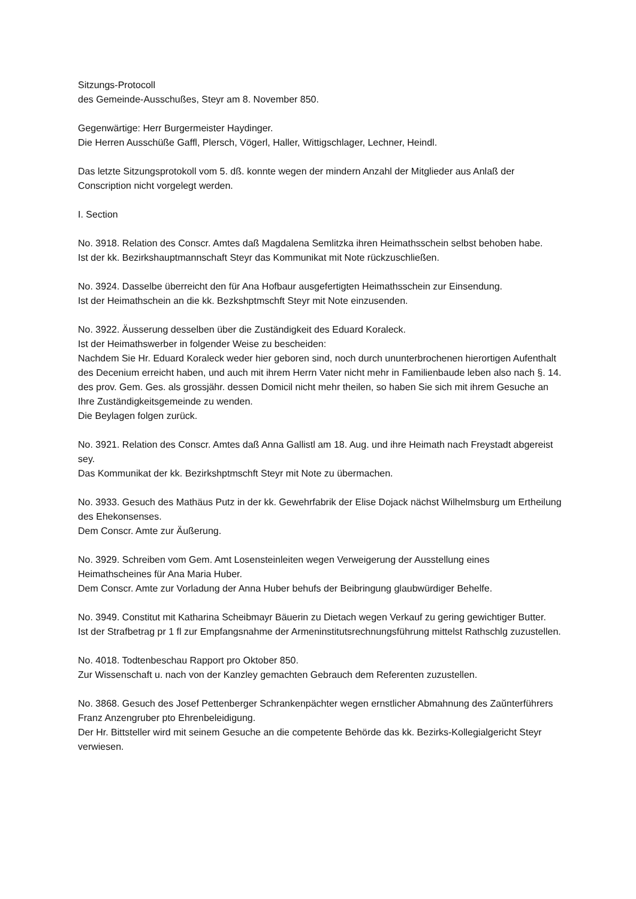Sitzungs-Protocoll
des Gemeinde-Ausschußes, Steyr am 8. November 850.
Gegenwärtige: Herr Burgermeister Haydinger.
Die Herren Ausschüße Gaffl, Plersch, Vögerl, Haller, Wittigschlager, Lechner, Heindl.
Das letzte Sitzungsprotokoll vom 5. dß. konnte wegen der mindern Anzahl der Mitglieder aus Anlaß der Conscription nicht vorgelegt werden.
I. Section
No. 3918. Relation des Conscr. Amtes daß Magdalena Semlitzka ihren Heimathsschein selbst behoben habe.
Ist der kk. Bezirkshauptmannschaft Steyr das Kommunikat mit Note rückzuschließen.
No. 3924. Dasselbe überreicht den für Ana Hofbaur ausgefertigten Heimathsschein zur Einsendung.
Ist der Heimathschein an die kk. Bezkshptmschft Steyr mit Note einzusenden.
No. 3922. Äusserung desselben über die Zuständigkeit des Eduard Koraleck.
Ist der Heimathswerber in folgender Weise zu bescheiden:
Nachdem Sie Hr. Eduard Koraleck weder hier geboren sind, noch durch ununterbrochenen hierortigen Aufenthalt des Decenium erreicht haben, und auch mit ihrem Herrn Vater nicht mehr in Familienbaude leben also nach §. 14. des prov. Gem. Ges. als grossjähr. dessen Domicil nicht mehr theilen, so haben Sie sich mit ihrem Gesuche an Ihre Zuständigkeitsgemeinde zu wenden.
Die Beylagen folgen zurück.
No. 3921. Relation des Conscr. Amtes daß Anna Gallistl am 18. Aug. und ihre Heimath nach Freystadt abgereist sey.
Das Kommunikat der kk. Bezirkshptmschft Steyr mit Note zu übermachen.
No. 3933. Gesuch des Mathäus Putz in der kk. Gewehrfabrik der Elise Dojack nächst Wilhelmsburg um Ertheilung des Ehekonsenses.
Dem Conscr. Amte zur Äußerung.
No. 3929. Schreiben vom Gem. Amt Losensteinleiten wegen Verweigerung der Ausstellung eines Heimathscheines für Ana Maria Huber.
Dem Conscr. Amte zur Vorladung der Anna Huber behufs der Beibringung glaubwürdiger Behelfe.
No. 3949. Constitut mit Katharina Scheibmayr Bäuerin zu Dietach wegen Verkauf zu gering gewichtiger Butter.
Ist der Strafbetrag pr 1 fl zur Empfangsnahme der Armeninstitutsrechnungsführung mittelst Rathschlg zuzustellen.
No. 4018. Todtenbeschau Rapport pro Oktober 850.
Zur Wissenschaft u. nach von der Kanzley gemachten Gebrauch dem Referenten zuzustellen.
No. 3868. Gesuch des Josef Pettenberger Schrankenpächter wegen ernstlicher Abmahnung des Zaŭnterführers Franz Anzengruber pto Ehrenbeleidigung.
Der Hr. Bittsteller wird mit seinem Gesuche an die competente Behörde das kk. Bezirks-Kollegialgericht Steyr verwiesen.